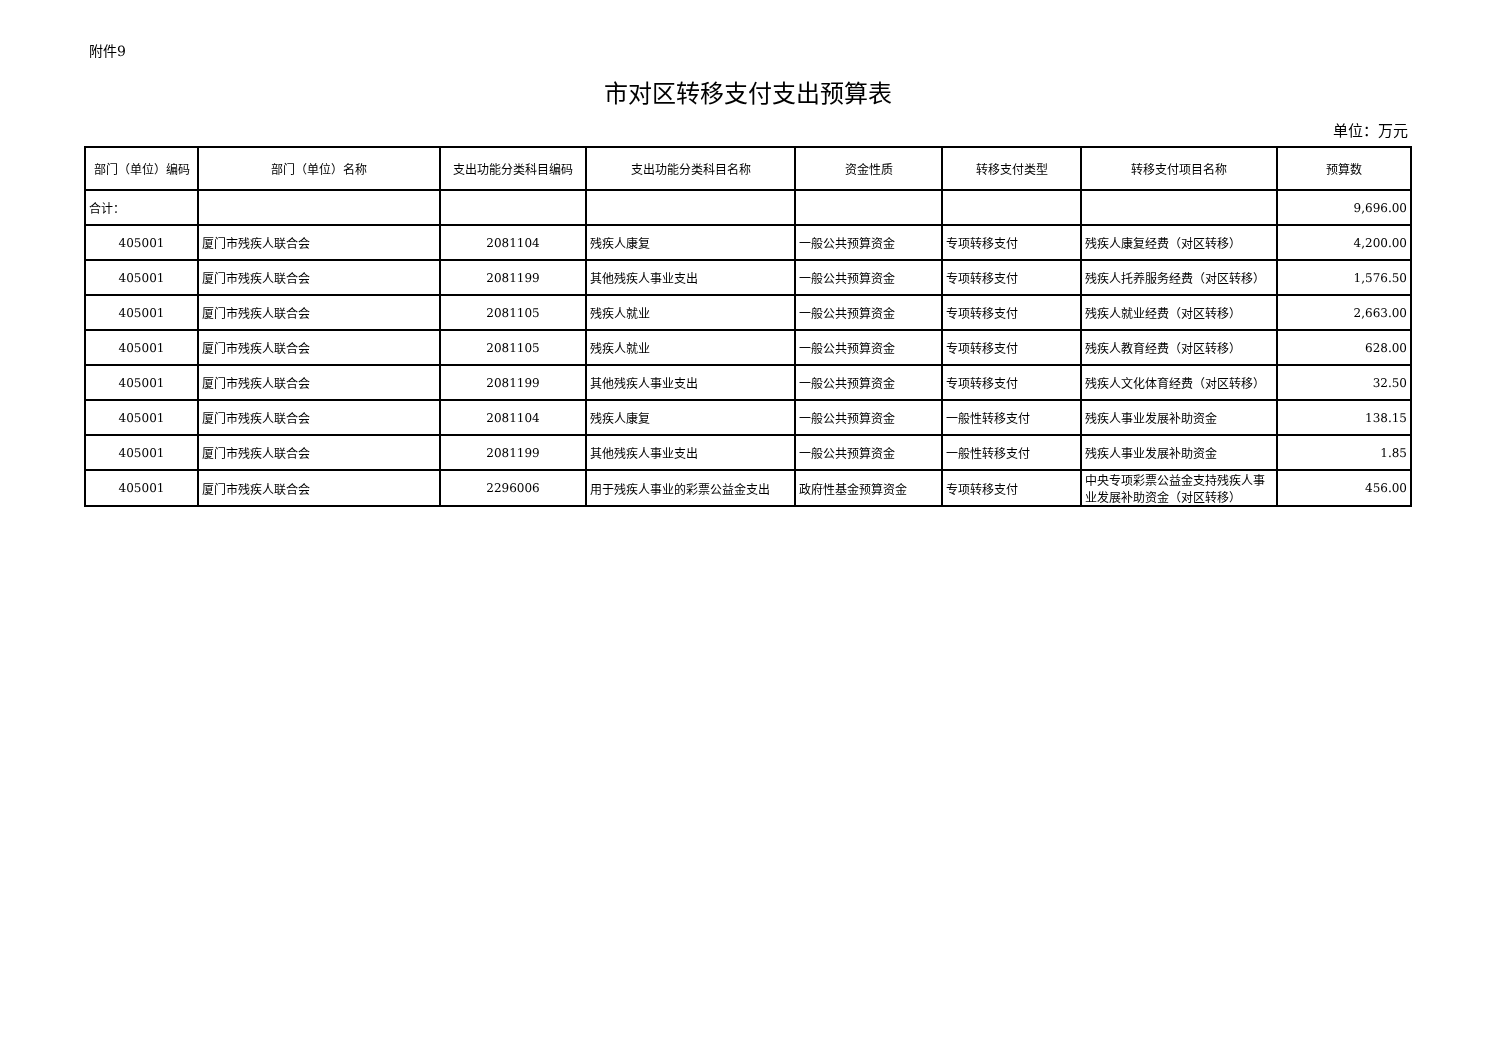附件9
市对区转移支付支出预算表
单位：万元
| 部门（单位）编码 | 部门（单位）名称 | 支出功能分类科目编码 | 支出功能分类科目名称 | 资金性质 | 转移支付类型 | 转移支付项目名称 | 预算数 |
| --- | --- | --- | --- | --- | --- | --- | --- |
| 合计： | | | | | | | 9,696.00 |
| 405001 | 厦门市残疾人联合会 | 2081104 | 残疾人康复 | 一般公共预算资金 | 专项转移支付 | 残疾人康复经费（对区转移） | 4,200.00 |
| 405001 | 厦门市残疾人联合会 | 2081199 | 其他残疾人事业支出 | 一般公共预算资金 | 专项转移支付 | 残疾人托养服务经费（对区转移） | 1,576.50 |
| 405001 | 厦门市残疾人联合会 | 2081105 | 残疾人就业 | 一般公共预算资金 | 专项转移支付 | 残疾人就业经费（对区转移） | 2,663.00 |
| 405001 | 厦门市残疾人联合会 | 2081105 | 残疾人就业 | 一般公共预算资金 | 专项转移支付 | 残疾人教育经费（对区转移） | 628.00 |
| 405001 | 厦门市残疾人联合会 | 2081199 | 其他残疾人事业支出 | 一般公共预算资金 | 专项转移支付 | 残疾人文化体育经费（对区转移） | 32.50 |
| 405001 | 厦门市残疾人联合会 | 2081104 | 残疾人康复 | 一般公共预算资金 | 一般性转移支付 | 残疾人事业发展补助资金 | 138.15 |
| 405001 | 厦门市残疾人联合会 | 2081199 | 其他残疾人事业支出 | 一般公共预算资金 | 一般性转移支付 | 残疾人事业发展补助资金 | 1.85 |
| 405001 | 厦门市残疾人联合会 | 2296006 | 用于残疾人事业的彩票公益金支出 | 政府性基金预算资金 | 专项转移支付 | 中央专项彩票公益金支持残疾人事业发展补助资金（对区转移） | 456.00 |